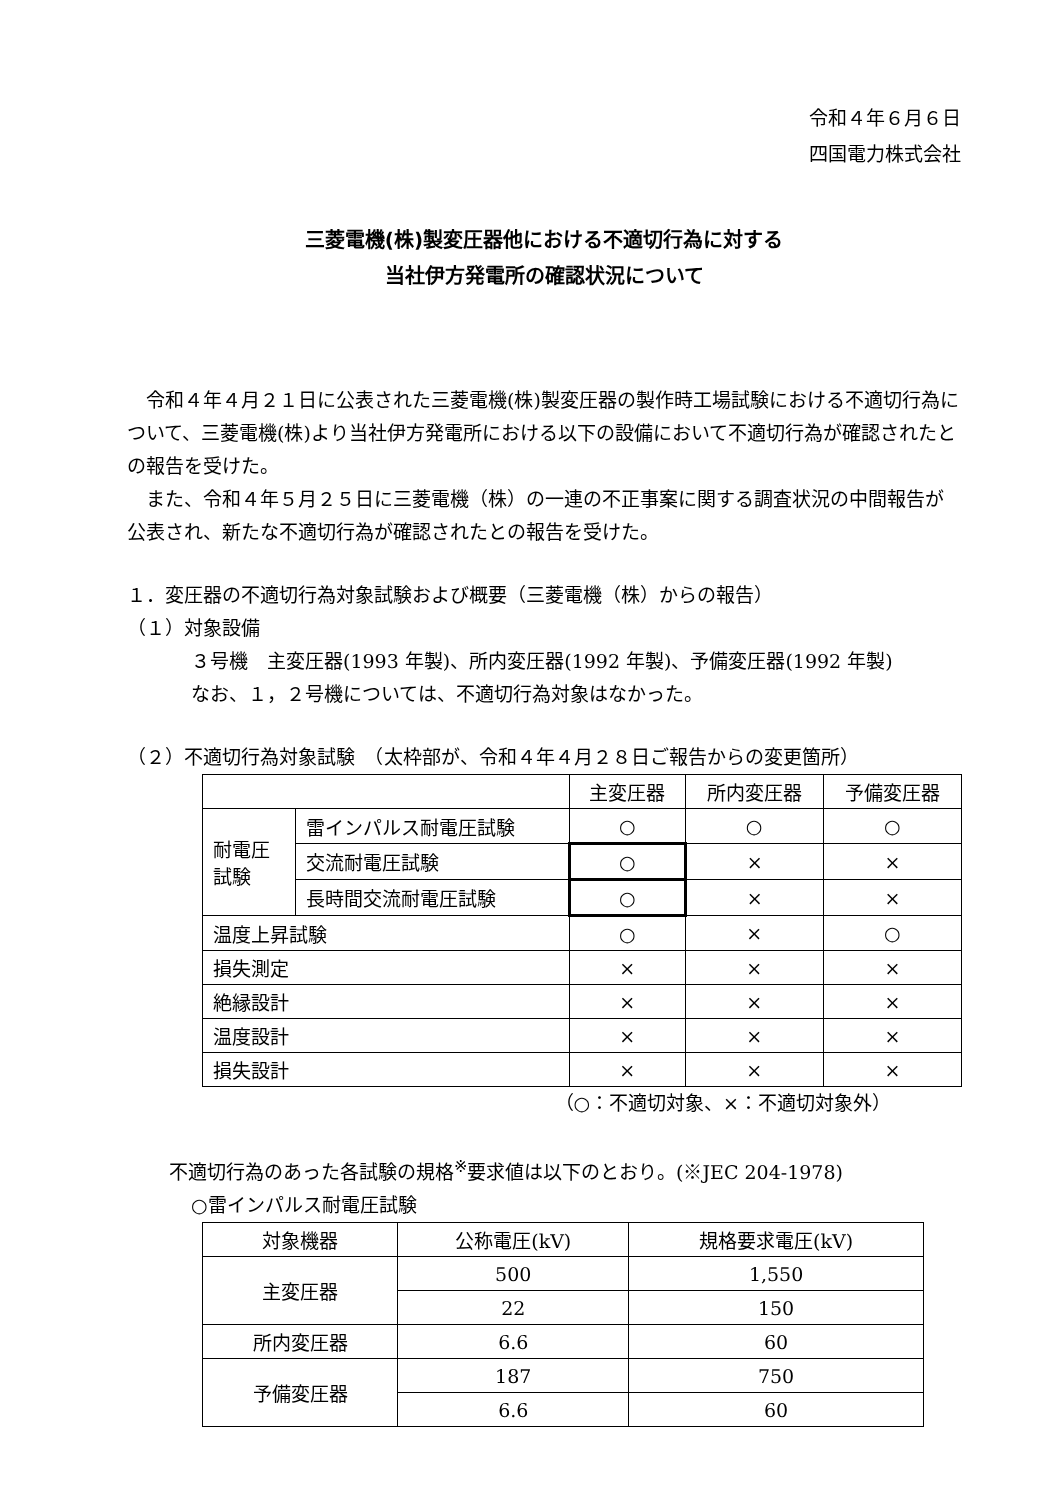令和４年６月６日
四国電力株式会社
三菱電機(株)製変圧器他における不適切行為に対する
当社伊方発電所の確認状況について
令和４年４月２１日に公表された三菱電機(株)製変圧器の製作時工場試験における不適切行為について、三菱電機(株)より当社伊方発電所における以下の設備において不適切行為が確認されたとの報告を受けた。
また、令和４年５月２５日に三菱電機（株）の一連の不正事案に関する調査状況の中間報告が公表され、新たな不適切行為が確認されたとの報告を受けた。
１．変圧器の不適切行為対象試験および概要（三菱電機（株）からの報告）
（１）対象設備
３号機　主変圧器(1993 年製)、所内変圧器(1992 年製)、予備変圧器(1992 年製)
なお、１，２号機については、不適切行為対象はなかった。
（２）不適切行為対象試験　（太枠部が、令和４年４月２８日ご報告からの変更箇所）
| | | 主変圧器 | 所内変圧器 | 予備変圧器 |
| --- | --- | --- | --- | --- |
| 耐電圧 試験 | 雷インパルス耐電圧試験 | ○ | ○ | ○ |
| | 交流耐電圧試験 | ○ | × | × |
| | 長時間交流耐電圧試験 | ○ | × | × |
| 温度上昇試験 | | ○ | × | ○ |
| 損失測定 | | × | × | × |
| 絶縁設計 | | × | × | × |
| 温度設計 | | × | × | × |
| 損失設計 | | × | × | × |
（○：不適切対象、×：不適切対象外）
不適切行為のあった各試験の規格<sup>※</sup>要求値は以下のとおり。(※JEC 204-1978)
○雷インパルス耐電圧試験
| 対象機器 | 公称電圧(kV) | 規格要求電圧(kV) |
| 主変圧器 | 500 | 1,550 |
| | 22 | 150 |
| 所内変圧器 | 6.6 | 60 |
| 予備変圧器 | 187 | 750 |
| | 6.6 | 60 |